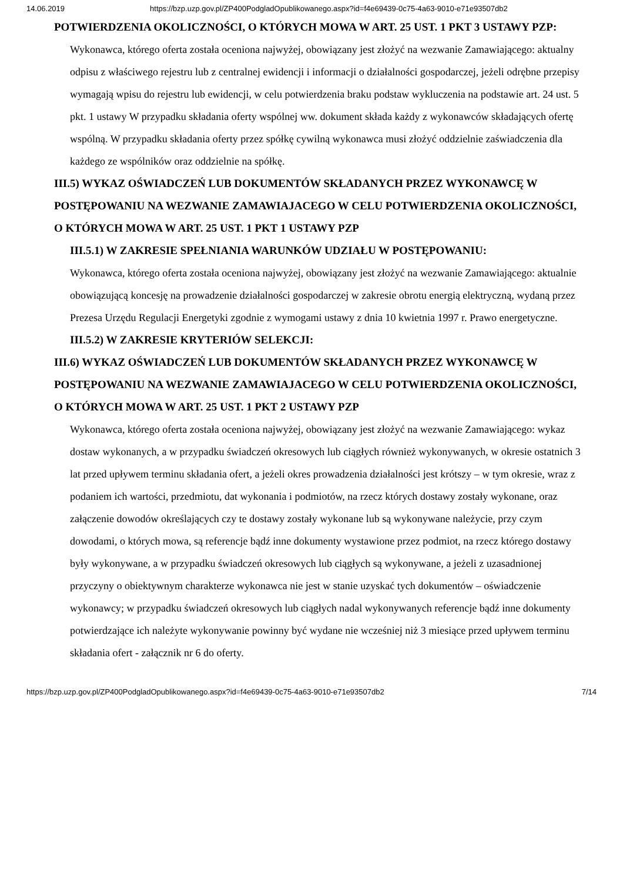14.06.2019 https://bzp.uzp.gov.pl/ZP400PodgladOpublikowanego.aspx?id=f4e69439-0c75-4a63-9010-e71e93507db2
POTWIERDZENIA OKOLICZNOŚCI, O KTÓRYCH MOWA W ART. 25 UST. 1 PKT 3 USTAWY PZP:
Wykonawca, którego oferta została oceniona najwyżej, obowiązany jest złożyć na wezwanie Zamawiającego: aktualny odpisu z właściwego rejestru lub z centralnej ewidencji i informacji o działalności gospodarczej, jeżeli odrębne przepisy wymagają wpisu do rejestru lub ewidencji, w celu potwierdzenia braku podstaw wykluczenia na podstawie art. 24 ust. 5 pkt. 1 ustawy W przypadku składania oferty wspólnej ww. dokument składa każdy z wykonawców składających ofertę wspólną. W przypadku składania oferty przez spółkę cywilną wykonawca musi złożyć oddzielnie zaświadczenia dla każdego ze wspólników oraz oddzielnie na spółkę.
III.5) WYKAZ OŚWIADCZEŃ LUB DOKUMENTÓW SKŁADANYCH PRZEZ WYKONAWCĘ W POSTĘPOWANIU NA WEZWANIE ZAMAWIAJACEGO W CELU POTWIERDZENIA OKOLICZNOŚCI, O KTÓRYCH MOWA W ART. 25 UST. 1 PKT 1 USTAWY PZP
III.5.1) W ZAKRESIE SPEŁNIANIA WARUNKÓW UDZIAŁU W POSTĘPOWANIU:
Wykonawca, którego oferta została oceniona najwyżej, obowiązany jest złożyć na wezwanie Zamawiającego: aktualnie obowiązującą koncesję na prowadzenie działalności gospodarczej w zakresie obrotu energią elektryczną, wydaną przez Prezesa Urzędu Regulacji Energetyki zgodnie z wymogami ustawy z dnia 10 kwietnia 1997 r. Prawo energetyczne.
III.5.2) W ZAKRESIE KRYTERIÓW SELEKCJI:
III.6) WYKAZ OŚWIADCZEŃ LUB DOKUMENTÓW SKŁADANYCH PRZEZ WYKONAWCĘ W POSTĘPOWANIU NA WEZWANIE ZAMAWIAJACEGO W CELU POTWIERDZENIA OKOLICZNOŚCI, O KTÓRYCH MOWA W ART. 25 UST. 1 PKT 2 USTAWY PZP
Wykonawca, którego oferta została oceniona najwyżej, obowiązany jest złożyć na wezwanie Zamawiającego: wykaz dostaw wykonanych, a w przypadku świadczeń okresowych lub ciągłych również wykonywanych, w okresie ostatnich 3 lat przed upływem terminu składania ofert, a jeżeli okres prowadzenia działalności jest krótszy – w tym okresie, wraz z podaniem ich wartości, przedmiotu, dat wykonania i podmiotów, na rzecz których dostawy zostały wykonane, oraz załączenie dowodów określających czy te dostawy zostały wykonane lub są wykonywane należycie, przy czym dowodami, o których mowa, są referencje bądź inne dokumenty wystawione przez podmiot, na rzecz którego dostawy były wykonywane, a w przypadku świadczeń okresowych lub ciągłych są wykonywane, a jeżeli z uzasadnionej przyczyny o obiektywnym charakterze wykonawca nie jest w stanie uzyskać tych dokumentów – oświadczenie wykonawcy; w przypadku świadczeń okresowych lub ciągłych nadal wykonywanych referencje bądź inne dokumenty potwierdzające ich należyte wykonywanie powinny być wydane nie wcześniej niż 3 miesiące przed upływem terminu składania ofert - załącznik nr 6 do oferty.
https://bzp.uzp.gov.pl/ZP400PodgladOpublikowanego.aspx?id=f4e69439-0c75-4a63-9010-e71e93507db2 7/14